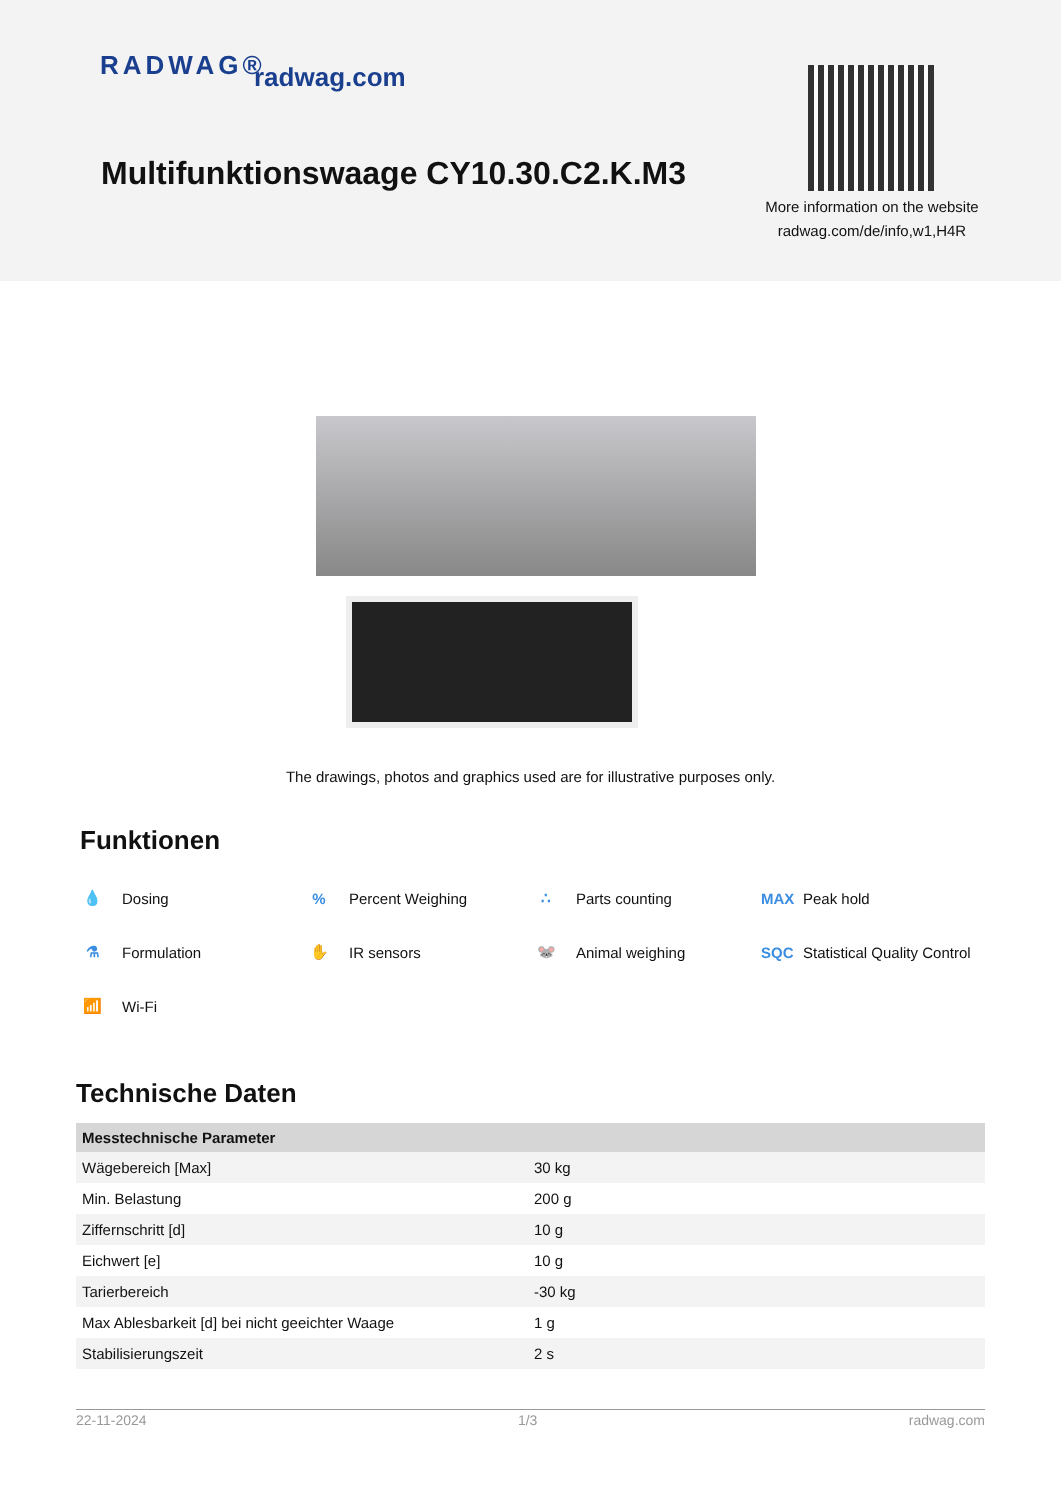RADWAG® radwag.com
Multifunktionswaage CY10.30.C2.K.M3
More information on the website
radwag.com/de/info,w1,H4R
The drawings, photos and graphics used are for illustrative purposes only.
Funktionen
💧 Dosing
% Percent Weighing
∴ Parts counting
MAX Peak hold
⚗ Formulation
✋ IR sensors
🐭 Animal weighing
SQC Statistical Quality Control
📶 Wi-Fi
Technische Daten
| Messtechnische Parameter | |
| --- | --- |
| Wägebereich [Max] | 30 kg |
| Min. Belastung | 200 g |
| Ziffernschritt [d] | 10 g |
| Eichwert [e] | 10 g |
| Tarierbereich | -30 kg |
| Max Ablesbarkeit [d] bei nicht geeichter Waage | 1 g |
| Stabilisierungszeit | 2 s |
22-11-2024 1/3 radwag.com